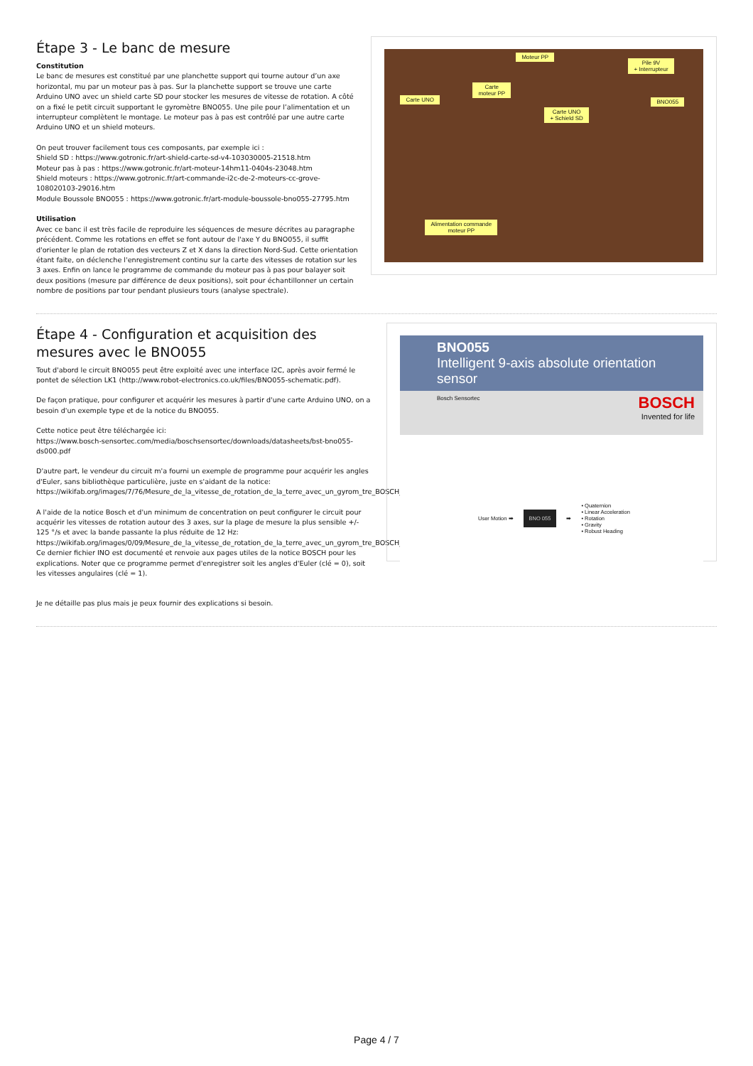Étape 3 - Le banc de mesure
Constitution
Le banc de mesures est constitué par une planchette support qui tourne autour d’un axe horizontal, mu par un moteur pas à pas. Sur la planchette support se trouve une carte Arduino UNO avec un shield carte SD pour stocker les mesures de vitesse de rotation. A côté on a fixé le petit circuit supportant le gyromètre BNO055. Une pile pour l’alimentation et un interrupteur complètent le montage. Le moteur pas à pas est contrôlé par une autre carte Arduino UNO et un shield moteurs.
On peut trouver facilement tous ces composants, par exemple ici :
Shield SD : https://www.gotronic.fr/art-shield-carte-sd-v4-103030005-21518.htm
Moteur pas à pas : https://www.gotronic.fr/art-moteur-14hm11-0404s-23048.htm
Shield moteurs : https://www.gotronic.fr/art-commande-i2c-de-2-moteurs-cc-grove-108020103-29016.htm
Module Boussole BNO055 : https://www.gotronic.fr/art-module-boussole-bno055-27795.htm
Utilisation
Avec ce banc il est très facile de reproduire les séquences de mesure décrites au paragraphe précédent. Comme les rotations en effet se font autour de l'axe Y du BNO055, il suffit d'orienter le plan de rotation des vecteurs Z et X dans la direction Nord-Sud. Cette orientation étant faite, on déclenche l'enregistrement continu sur la carte des vitesses de rotation sur les 3 axes. Enfin on lance le programme de commande du moteur pas à pas pour balayer soit deux positions (mesure par différence de deux positions), soit pour échantillonner un certain nombre de positions par tour pendant plusieurs tours (analyse spectrale).
Moteur PP
Pile 9V
+ Interrupteur
Carte
moteur PP
Carte UNO BNO055
Carte UNO
+ Schield SD
Alimentation commande
moteur PP
Étape 4 - Configuration et acquisition des mesures avec le BNO055
Tout d'abord le circuit BNO055 peut être exploité avec une interface I2C, après avoir fermé le pontet de sélection LK1 (http://www.robot-electronics.co.uk/files/BNO055-schematic.pdf).
De façon pratique, pour configurer et acquérir les mesures à partir d'une carte Arduino UNO, on a besoin d'un exemple type et de la notice du BNO055.
Cette notice peut être téléchargée ici:
https://www.bosch-sensortec.com/media/boschsensortec/downloads/datasheets/bst-bno055-ds000.pdf
D'autre part, le vendeur du circuit m'a fourni un exemple de programme pour acquérir les angles d'Euler, sans bibliothèque particulière, juste en s'aidant de la notice:
https://wikifab.org/images/7/76/Mesure_de_la_vitesse_de_rotation_de_la_terre_avec_un_gyrom_tre_BOSCH_BNO055_BNO055.ino
A l'aide de la notice Bosch et d'un minimum de concentration on peut configurer le circuit pour acquérir les vitesses de rotation autour des 3 axes, sur la plage de mesure la plus sensible +/- 125 °/s et avec la bande passante la plus réduite de 12 Hz:
https://wikifab.org/images/0/09/Mesure_de_la_vitesse_de_rotation_de_la_terre_avec_un_gyrom_tre_BOSCH_BNO055_Enregistrement_Gyro.ino
Ce dernier fichier INO est documenté et renvoie aux pages utiles de la notice BOSCH pour les explications. Noter que ce programme permet d'enregistrer soit les angles d'Euler (clé = 0), soit les vitesses angulaires (clé = 1).
Je ne détaille pas plus mais je peux fournir des explications si besoin.
BNO055
Intelligent 9-axis absolute orientation sensor
Bosch Sensortec BOSCH
Invented for life
User Motion ➡ BNO 055 ➡ • Quaternion
• Linear Acceleration
• Rotation
• Gravity
• Robust Heading
Page 4 / 7